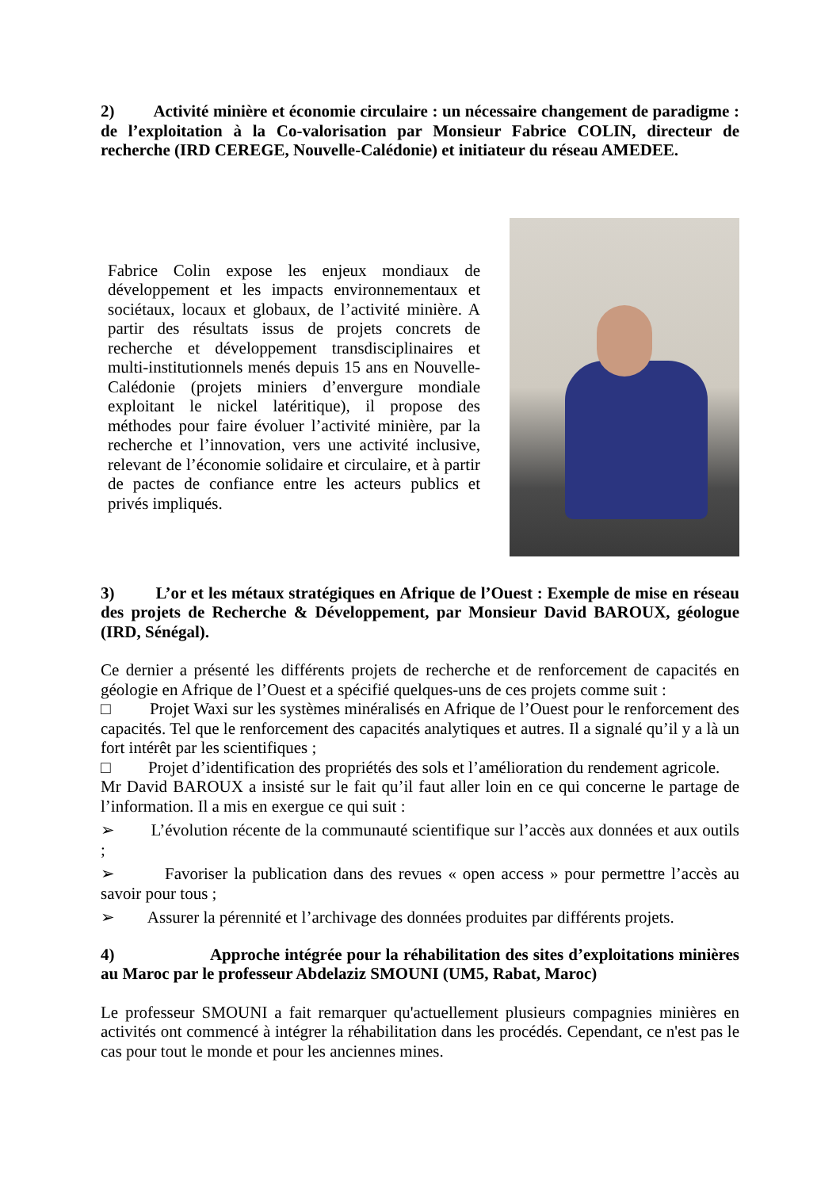2) Activité minière et économie circulaire : un nécessaire changement de paradigme : de l’exploitation à la Co-valorisation par Monsieur Fabrice COLIN, directeur de recherche (IRD CEREGE, Nouvelle-Calédonie) et initiateur du réseau AMEDEE.
Fabrice Colin expose les enjeux mondiaux de développement et les impacts environnementaux et sociétaux, locaux et globaux, de l’activité minière. A partir des résultats issus de projets concrets de recherche et développement transdisciplinaires et multi-institutionnels menés depuis 15 ans en Nouvelle-Calédonie (projets miniers d’envergure mondiale exploitant le nickel latéritique), il propose des méthodes pour faire évoluer l’activité minière, par la recherche et l’innovation, vers une activité inclusive, relevant de l’économie solidaire et circulaire, et à partir de pactes de confiance entre les acteurs publics et privés impliqués.
3) L’or et les métaux stratégiques en Afrique de l’Ouest : Exemple de mise en réseau des projets de Recherche & Développement, par Monsieur David BAROUX, géologue (IRD, Sénégal).
Ce dernier a présenté les différents projets de recherche et de renforcement de capacités en géologie en Afrique de l’Ouest et a spécifié quelques-uns de ces projets comme suit :
□ Projet Waxi sur les systèmes minéralisés en Afrique de l’Ouest pour le renforcement des capacités. Tel que le renforcement des capacités analytiques et autres. Il a signalé qu’il y a là un fort intérêt par les scientifiques ;
□ Projet d’identification des propriétés des sols et l’amélioration du rendement agricole.
Mr David BAROUX a insisté sur le fait qu’il faut aller loin en ce qui concerne le partage de l’information. Il a mis en exergue ce qui suit :
➢ L’évolution récente de la communauté scientifique sur l’accès aux données et aux outils ;
➢ Favoriser la publication dans des revues « open access » pour permettre l’accès au savoir pour tous ;
➢ Assurer la pérennité et l’archivage des données produites par différents projets.
4) Approche intégrée pour la réhabilitation des sites d’exploitations minières au Maroc par le professeur Abdelaziz SMOUNI (UM5, Rabat, Maroc)
Le professeur SMOUNI a fait remarquer qu'actuellement plusieurs compagnies minières en activités ont commencé à intégrer la réhabilitation dans les procédés. Cependant, ce n'est pas le cas pour tout le monde et pour les anciennes mines.